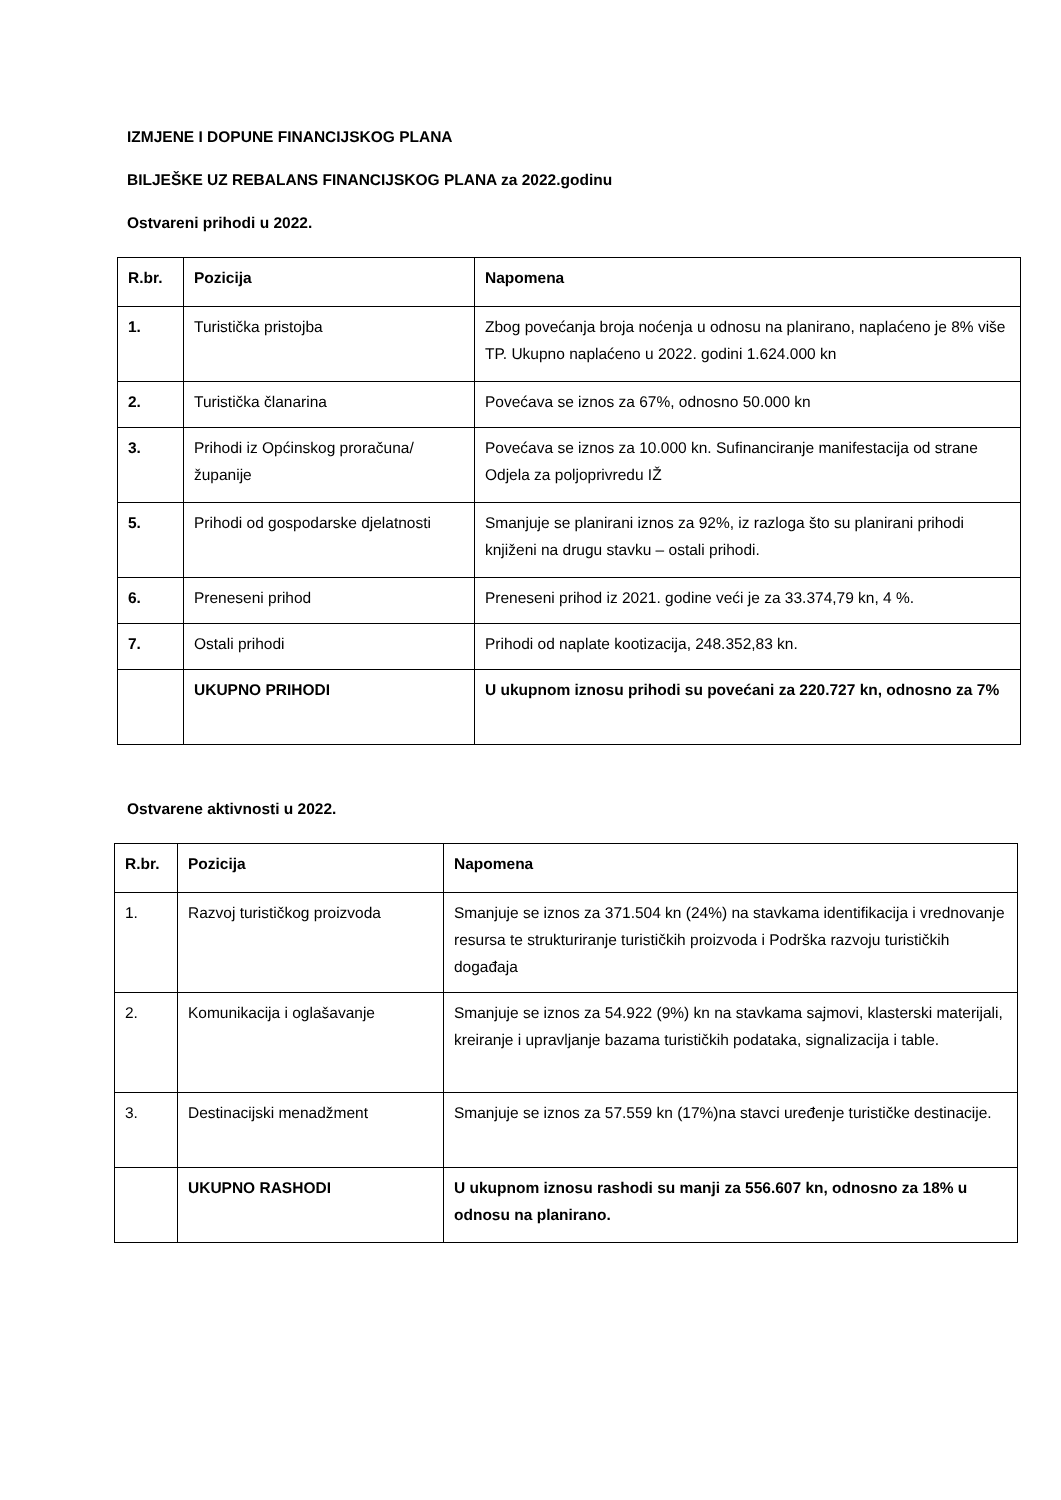IZMJENE I DOPUNE FINANCIJSKOG PLANA
BILJEŠKE UZ REBALANS FINANCIJSKOG PLANA za 2022.godinu
Ostvareni prihodi u 2022.
| R.br. | Pozicija | Napomena |
| --- | --- | --- |
| 1. | Turistička pristojba | Zbog povećanja broja noćenja u odnosu na planirano, naplaćeno je 8% više TP. Ukupno naplaćeno u 2022. godini 1.624.000 kn |
| 2. | Turistička članarina | Povećava se iznos za 67%, odnosno 50.000 kn |
| 3. | Prihodi iz Općinskog proračuna/županije | Povećava se iznos za 10.000 kn. Sufinanciranje manifestacija od strane Odjela za poljoprivredu IŽ |
| 5. | Prihodi od gospodarske djelatnosti | Smanjuje se planirani iznos za 92%, iz razloga što su planirani prihodi knjiženi na drugu stavku – ostali prihodi. |
| 6. | Preneseni prihod | Preneseni prihod iz 2021. godine veći je za 33.374,79 kn, 4 %. |
| 7. | Ostali prihodi | Prihodi od naplate kootizacija, 248.352,83 kn. |
| | UKUPNO PRIHODI | U ukupnom iznosu prihodi su povećani za 220.727 kn, odnosno za 7% |
Ostvarene aktivnosti u 2022.
| R.br. | Pozicija | Napomena |
| --- | --- | --- |
| 1. | Razvoj turističkog proizvoda | Smanjuje se iznos za 371.504 kn (24%) na stavkama identifikacija i vrednovanje resursa te strukturiranje turističkih proizvoda i Podrška razvoju turističkih događaja |
| 2. | Komunikacija i oglašavanje | Smanjuje se iznos za 54.922 (9%) kn na stavkama sajmovi, klasterski materijali, kreiranje i upravljanje bazama turističkih podataka, signalizacija i table. |
| 3. | Destinacijski menadžment | Smanjuje se iznos za 57.559 kn (17%)na stavci uređenje turističke destinacije. |
| | UKUPNO RASHODI | U ukupnom iznosu rashodi su manji za 556.607 kn, odnosno za 18% u odnosu na planirano. |